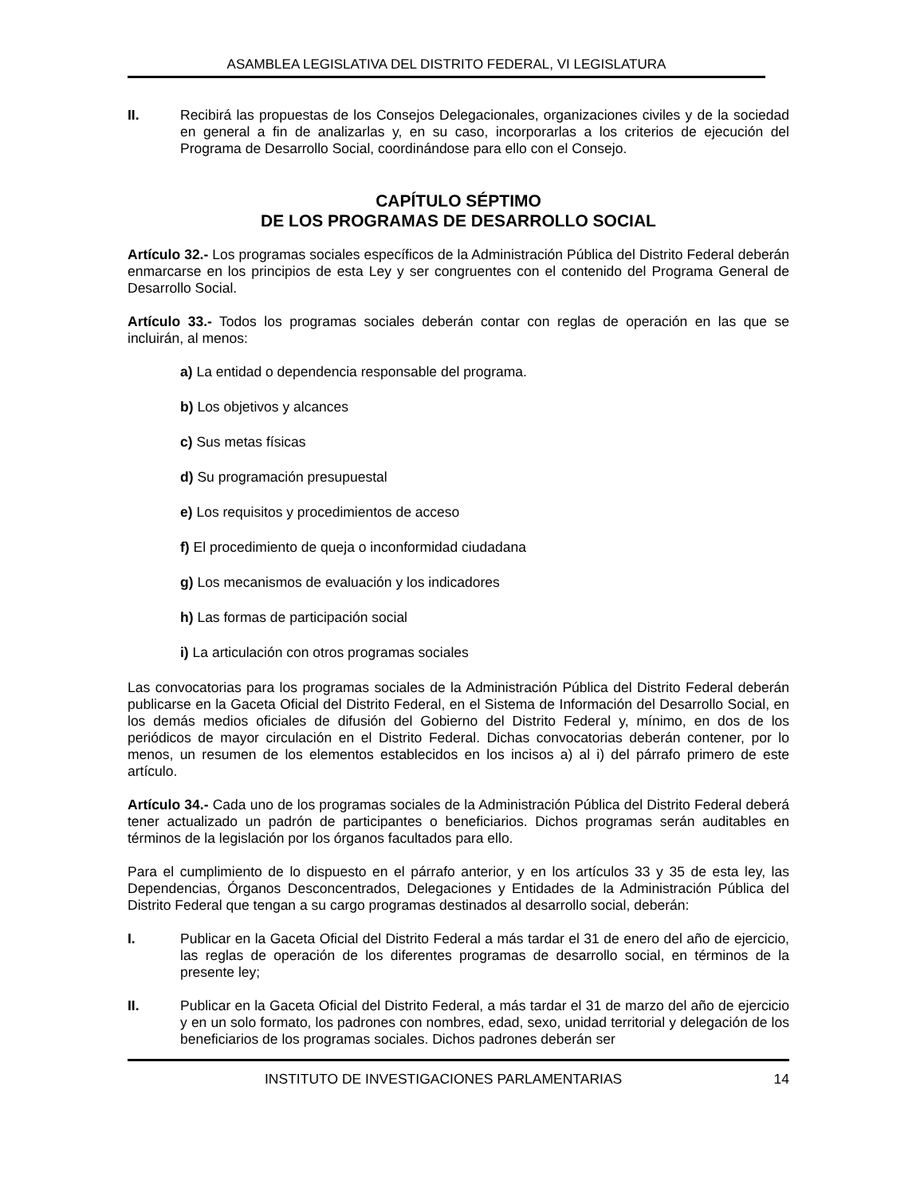ASAMBLEA LEGISLATIVA DEL DISTRITO FEDERAL, VI LEGISLATURA
II. Recibirá las propuestas de los Consejos Delegacionales, organizaciones civiles y de la sociedad en general a fin de analizarlas y, en su caso, incorporarlas a los criterios de ejecución del Programa de Desarrollo Social, coordinándose para ello con el Consejo.
CAPÍTULO SÉPTIMO
DE LOS PROGRAMAS DE DESARROLLO SOCIAL
Artículo 32.- Los programas sociales específicos de la Administración Pública del Distrito Federal deberán enmarcarse en los principios de esta Ley y ser congruentes con el contenido del Programa General de Desarrollo Social.
Artículo 33.- Todos los programas sociales deberán contar con reglas de operación en las que se incluirán, al menos:
a) La entidad o dependencia responsable del programa.
b) Los objetivos y alcances
c) Sus metas físicas
d) Su programación presupuestal
e) Los requisitos y procedimientos de acceso
f) El procedimiento de queja o inconformidad ciudadana
g) Los mecanismos de evaluación y los indicadores
h) Las formas de participación social
i) La articulación con otros programas sociales
Las convocatorias para los programas sociales de la Administración Pública del Distrito Federal deberán publicarse en la Gaceta Oficial del Distrito Federal, en el Sistema de Información del Desarrollo Social, en los demás medios oficiales de difusión del Gobierno del Distrito Federal y, mínimo, en dos de los periódicos de mayor circulación en el Distrito Federal. Dichas convocatorias deberán contener, por lo menos, un resumen de los elementos establecidos en los incisos a) al i) del párrafo primero de este artículo.
Artículo 34.- Cada uno de los programas sociales de la Administración Pública del Distrito Federal deberá tener actualizado un padrón de participantes o beneficiarios. Dichos programas serán auditables en términos de la legislación por los órganos facultados para ello.
Para el cumplimiento de lo dispuesto en el párrafo anterior, y en los artículos 33 y 35 de esta ley, las Dependencias, Órganos Desconcentrados, Delegaciones y Entidades de la Administración Pública del Distrito Federal que tengan a su cargo programas destinados al desarrollo social, deberán:
I. Publicar en la Gaceta Oficial del Distrito Federal a más tardar el 31 de enero del año de ejercicio, las reglas de operación de los diferentes programas de desarrollo social, en términos de la presente ley;
II. Publicar en la Gaceta Oficial del Distrito Federal, a más tardar el 31 de marzo del año de ejercicio y en un solo formato, los padrones con nombres, edad, sexo, unidad territorial y delegación de los beneficiarios de los programas sociales. Dichos padrones deberán ser
INSTITUTO DE INVESTIGACIONES PARLAMENTARIAS 14